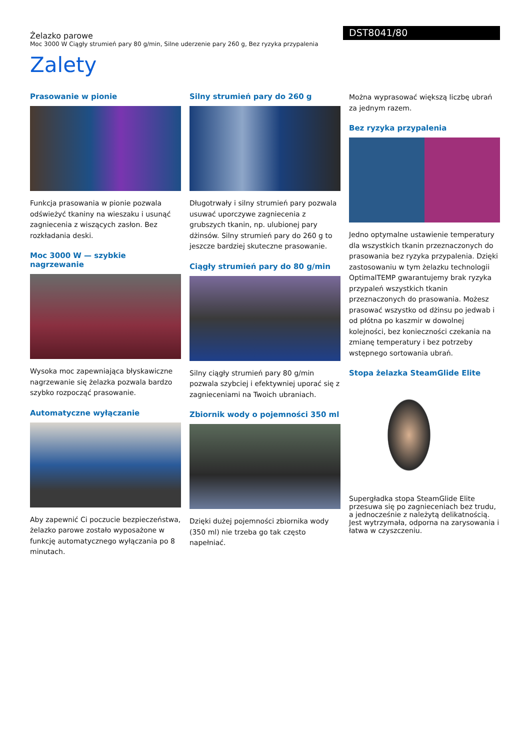Żelazko parowe
Moc 3000 W Ciągły strumień pary 80 g/min, Silne uderzenie pary 260 g, Bez ryzyka przypalenia
DST8041/80
Zalety
Prasowanie w pionie
Funkcja prasowania w pionie pozwala odświeżyć tkaniny na wieszaku i usunąć zagniecenia z wiszących zasłon. Bez rozkładania deski.
Moc 3000 W — szybkie nagrzewanie
Wysoka moc zapewniająca błyskawiczne nagrzewanie się żelazka pozwala bardzo szybko rozpocząć prasowanie.
Automatyczne wyłączanie
Aby zapewnić Ci poczucie bezpieczeństwa, żelazko parowe zostało wyposażone w funkcję automatycznego wyłączania po 8 minutach.
Silny strumień pary do 260 g
Długotrwały i silny strumień pary pozwala usuwać uporczywe zagniecenia z grubszych tkanin, np. ulubionej pary dżinsów. Silny strumień pary do 260 g to jeszcze bardziej skuteczne prasowanie.
Ciągły strumień pary do 80 g/min
Silny ciągły strumień pary 80 g/min pozwala szybciej i efektywniej uporać się z zagnieceniami na Twoich ubraniach.
Zbiornik wody o pojemności 350 ml
Dzięki dużej pojemności zbiornika wody (350 ml) nie trzeba go tak często napełniać.
Można wyprasować większą liczbę ubrań za jednym razem.
Bez ryzyka przypalenia
Jedno optymalne ustawienie temperatury dla wszystkich tkanin przeznaczonych do prasowania bez ryzyka przypalenia. Dzięki zastosowaniu w tym żelazku technologii OptimalTEMP gwarantujemy brak ryzyka przypaleń wszystkich tkanin przeznaczonych do prasowania. Możesz prasować wszystko od dżinsu po jedwab i od płótna po kaszmir w dowolnej kolejności, bez konieczności czekania na zmianę temperatury i bez potrzeby wstępnego sortowania ubrań.
Stopa żelazka SteamGlide Elite
Supergładka stopa SteamGlide Elite przesuwa się po zagnieceniach bez trudu, a jednocześnie z należytą delikatnością. Jest wytrzymała, odporna na zarysowania i łatwa w czyszczeniu.